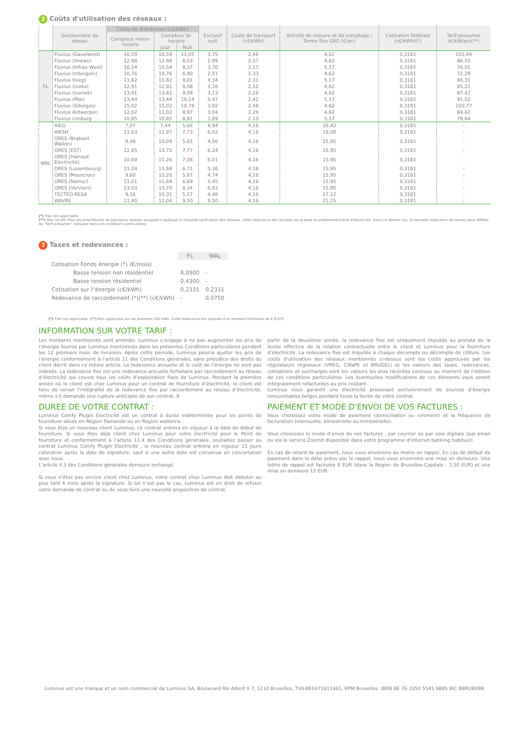2 Coûts d'utilisation des réseaux :
| | Gestionnaire de réseau | Coûts de distribution (c€/kWh) | | | Exclusif nuit | Coûts de transport (c€/kWh) | Activité de mesure et de comptage / Terme fixe GRD (€/an) | Cotisation fédérale (c€/kWh)(*) | Tarif prosumer (€/kW/an)(**) |
| --- | --- | --- | --- | --- | --- | --- | --- | --- | --- |
| | | Compteur mono-horaire | Compteur bi-horaire | | | | | | |
| | | | Jour | Nuit | | | | | |
| FL | Fluvius (Gaselwest) | 16,59 | 16,59 | 11,05 | 3,75 | 2,46 | 4,62 | 0,3181 | 105,94 |
| | Fluvius (Imewo) | 12,98 | 12,98 | 8,53 | 2,99 | 2,37 | 4,62 | 0,3181 | 86,55 |
| | Fluvius (Infrax West) | 10,54 | 10,54 | 8,37 | 3,70 | 2,17 | 5,17 | 0,3181 | 76,51 |
| | Fluvius (Intergem) | 10,76 | 10,76 | 6,90 | 2,51 | 2,33 | 4,62 | 0,3181 | 72,29 |
| | Fluvius (Iveg) | 11,82 | 11,82 | 9,01 | 4,34 | 2,31 | 5,17 | 0,3181 | 86,31 |
| | Fluvius (Iveka) | 12,91 | 12,91 | 9,08 | 3,16 | 2,10 | 4,62 | 0,3181 | 85,22 |
| | Fluvius (Iverlek) | 13,41 | 13,41 | 9,09 | 3,13 | 2,29 | 4,62 | 0,3181 | 87,42 |
| | Fluvius (Pbe) | 13,44 | 13,44 | 10,14 | 5,47 | 2,42 | 5,17 | 0,3181 | 91,52 |
| | Fluvius (Sibelgas) | 15,02 | 15,02 | 10,79 | 3,92 | 2,48 | 4,62 | 0,3181 | 100,77 |
| | Fluvius Antwerpen | 12,02 | 12,02 | 8,97 | 3,04 | 2,29 | 4,62 | 0,3181 | 84,62 |
| | Fluvius Limburg | 10,85 | 10,85 | 8,91 | 3,89 | 2,10 | 5,17 | 0,3181 | 79,64 |
| WAL | AIEG | 7,07 | 7,44 | 5,66 | 4,94 | 4,16 | 26,42 | 0,3181 | - |
| | AIESH | 11,63 | 11,97 | 7,73 | 6,62 | 4,16 | 18,08 | 0,3181 | - |
| | ORES (Brabant Wallon) | 9,48 | 10,09 | 5,65 | 4,56 | 4,16 | 15,95 | 0,3181 | - |
| | ORES (EST) | 12,85 | 13,72 | 7,77 | 6,24 | 4,16 | 15,95 | 0,3181 | - |
| | ORES (Hainaut Electricité) | 10,69 | 11,26 | 7,08 | 6,01 | 4,16 | 15,95 | 0,3181 | - |
| | ORES (Luxembourg) | 11,24 | 11,98 | 6,71 | 5,36 | 4,16 | 15,95 | 0,3181 | - |
| | ORES (Mouscron) | 9,60 | 10,20 | 5,87 | 4,74 | 4,16 | 15,95 | 0,3181 | - |
| | ORES (Namur) | 11,01 | 11,69 | 6,69 | 5,45 | 4,16 | 15,95 | 0,3181 | - |
| | ORES (Verviers) | 13,03 | 13,79 | 8,34 | 6,93 | 4,16 | 15,95 | 0,3181 | - |
| | TECTEO RESA | 9,16 | 10,31 | 5,27 | 4,48 | 4,16 | 27,12 | 0,3181 | - |
| | WAVRE | 11,40 | 12,04 | 9,50 | 9,50 | 4,16 | 21,15 | 0,3181 | - |
(*) TVA non applicable.
(**) Max 10 kW. Pour les propriétaires de panneaux solaires auxquels s'applique la nouvelle tarification des réseaux, cette redevance est calculée sur la base du prélèvement brut d'électricité. Dans ce dernier cas, la nouvelle redevance de réseau peut différer du "Tarif prosumer" indiquée dans ces conditions particulières.
3 Taxes et redevances :
| | FL | WAL |
| Cotisation Fonds énergie (*) (€/mois) | | |
| Basse tension non résidentiel | 8,0900 | - |
| Basse tension résidentiel | 0,4300 | - |
| Cotisation sur l"énergie (c€/kWh) | 0,2331 | 0,2331 |
| Redevance de raccordement (*)(**) (c€/kWh) | - | 0,0750 |
(*) TVA non applicable. (**) Non applicable sur les premiers 100 kWh. Cette redevance est majorée d'un montant forfaitaire de € 0,075.
INFORMATION SUR VOTRE TARIF :
Les montants mentionnés sont arrondis. Luminus s’engage à ne pas augmenter les prix de l’énergie fournie par Luminus mentionnés dans les présentes Conditions particulières pendant les 12 premiers mois de livraison. Après cette période, Luminus pourra ajuster les prix de l’énergie conformément à l’article 11 des Conditions générales, sans préjudice des droits du client décrit dans ce même article. La redevance annuelle et le coût de l’énergie ne sont pas indexés. La redevance fixe est une redevance annuelle forfaitaire par raccordement au réseau d’électricité qui couvre tous les coûts d’exploitation fixes de Luminus. Pendant la première année où le client est chez Luminus pour un contrat de fourniture d’électricité, le client est tenu de verser l’intégralité de la redevance fixe par raccordement au réseau d’électricité, même s’il demande une rupture anticipée de son contrat. À
partir de la deuxième année, la redevance fixe est uniquement imputée au prorata de la durée effective de la relation contractuelle entre le client et Luminus pour la fourniture d’électricité. La redevance fixe est imputée à chaque décompte ou décompte de clôture. Les coûts d'utilisation des réseaux mentionnés ci-dessus sont les coûts approuvés par les régulateurs régionaux (VREG, CWaPE et BRUGEL) et les valeurs des taxes, redevances, cotisations et surcharges sont les valeurs les plus récentes connues au moment de l’édition de ces conditions particulières. Les éventuelles modifications de ces éléments vous seront intégralement refacturées au prix coûtant.
Luminus vous garantit une électricité provenant exclusivement de sources d’énergie renouvelables belges pendant toute la durée de votre contrat.
DUREE DE VOTRE CONTRAT :
Luminus Comfy Plugin Electricité est un contrat à durée indéterminée pour les points de fourniture situés en Région flamande ou en Région wallonne..
Si vous êtes un nouveau client Luminus, ce contrat entrera en vigueur à la date de début de fourniture. Si vous êtes déjà client chez Luminus pour votre électricité pour le Point de fourniture et conformément à l’article 11.4 des Conditions générales, souhaitez passer au contrat Luminus Comfy Plugin Electricité , le nouveau contrat entrera en vigueur 21 jours calendrier après la date de signature, sauf si une autre date est convenue en concertation avec nous.
L’article 4.3 des Conditions générales demeure inchangé.
Si vous n’êtes pas encore client chez Luminus, votre contrat chez Luminus doit débuter au plus tard 4 mois après la signature. Si tel n’est pas le cas, Luminus est en droit de refuser votre demande de contrat ou de vous faire une nouvelle proposition de contrat.
PAIEMENT ET MODE D'ENVOI DE VOS FACTURES :
Vous choisissez votre mode de paiement (domiciliation ou virement) et la fréquence de facturation (mensuelle, bimestrielle ou trimestrielle).
Vous choisissez le mode d’envoi de vos factures : par courrier ou par voie digitale (par email ou via le service Zoomit disponible dans votre programme d’Internet banking habituel).
En cas de retard de paiement, nous vous enverrons au moins un rappel. En cas de défaut de paiement dans le délai prévu par le rappel, nous vous enverrons une mise en demeure. Une lettre de rappel est facturée 8 EUR (dans la Région de Bruxelles-Capitale : 7,50 EUR) et une mise en demeure 15 EUR.
Luminus est une marque et un nom commercial de Luminus SA, Boulevard Roi Albert II 7, 1210 Bruxelles, TVA-BE0471811661, RPM Bruxelles. IBAN BE 76 3350 5545 9895 BIC BBRUBEBB